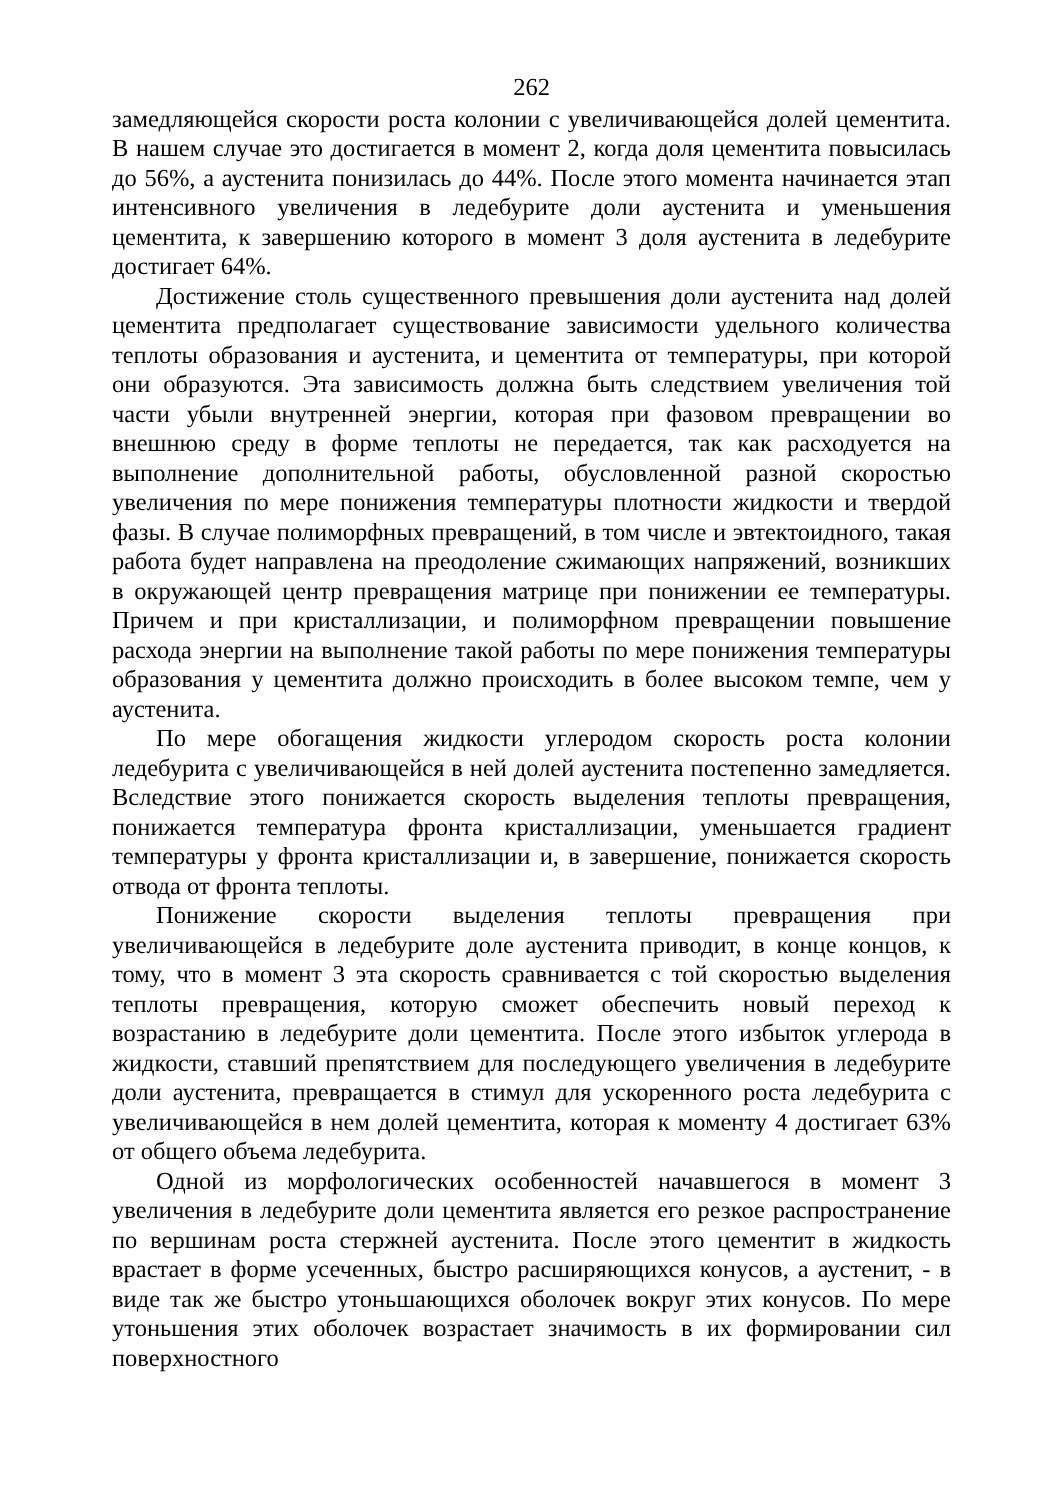262
замедляющейся скорости роста колонии с увеличивающейся долей цементита. В нашем случае это достигается в момент 2, когда доля цементита повысилась до 56%, а аустенита понизилась до 44%. После этого момента начинается этап интенсивного увеличения в ледебурите доли аустенита и уменьшения цементита, к завершению которого в момент 3 доля аустенита в ледебурите достигает 64%.
Достижение столь существенного превышения доли аустенита над долей цементита предполагает существование зависимости удельного количества теплоты образования и аустенита, и цементита от температуры, при которой они образуются. Эта зависимость должна быть следствием увеличения той части убыли внутренней энергии, которая при фазовом превращении во внешнюю среду в форме теплоты не передается, так как расходуется на выполнение дополнительной работы, обусловленной разной скоростью увеличения по мере понижения температуры плотности жидкости и твердой фазы. В случае полиморфных превращений, в том числе и эвтектоидного, такая работа будет направлена на преодоление сжимающих напряжений, возникших в окружающей центр превращения матрице при понижении ее температуры. Причем и при кристаллизации, и полиморфном превращении повышение расхода энергии на выполнение такой работы по мере понижения температуры образования у цементита должно происходить в более высоком темпе, чем у аустенита.
По мере обогащения жидкости углеродом скорость роста колонии ледебурита с увеличивающейся в ней долей аустенита постепенно замедляется. Вследствие этого понижается скорость выделения теплоты превращения, понижается температура фронта кристаллизации, уменьшается градиент температуры у фронта кристаллизации и, в завершение, понижается скорость отвода от фронта теплоты.
Понижение скорости выделения теплоты превращения при увеличивающейся в ледебурите доле аустенита приводит, в конце концов, к тому, что в момент 3 эта скорость сравнивается с той скоростью выделения теплоты превращения, которую сможет обеспечить новый переход к возрастанию в ледебурите доли цементита. После этого избыток углерода в жидкости, ставший препятствием для последующего увеличения в ледебурите доли аустенита, превращается в стимул для ускоренного роста ледебурита с увеличивающейся в нем долей цементита, которая к моменту 4 достигает 63% от общего объема ледебурита.
Одной из морфологических особенностей начавшегося в момент 3 увеличения в ледебурите доли цементита является его резкое распространение по вершинам роста стержней аустенита. После этого цементит в жидкость врастает в форме усеченных, быстро расширяющихся конусов, а аустенит, - в виде так же быстро утоньшающихся оболочек вокруг этих конусов. По мере утоньшения этих оболочек возрастает значимость в их формировании сил поверхностного